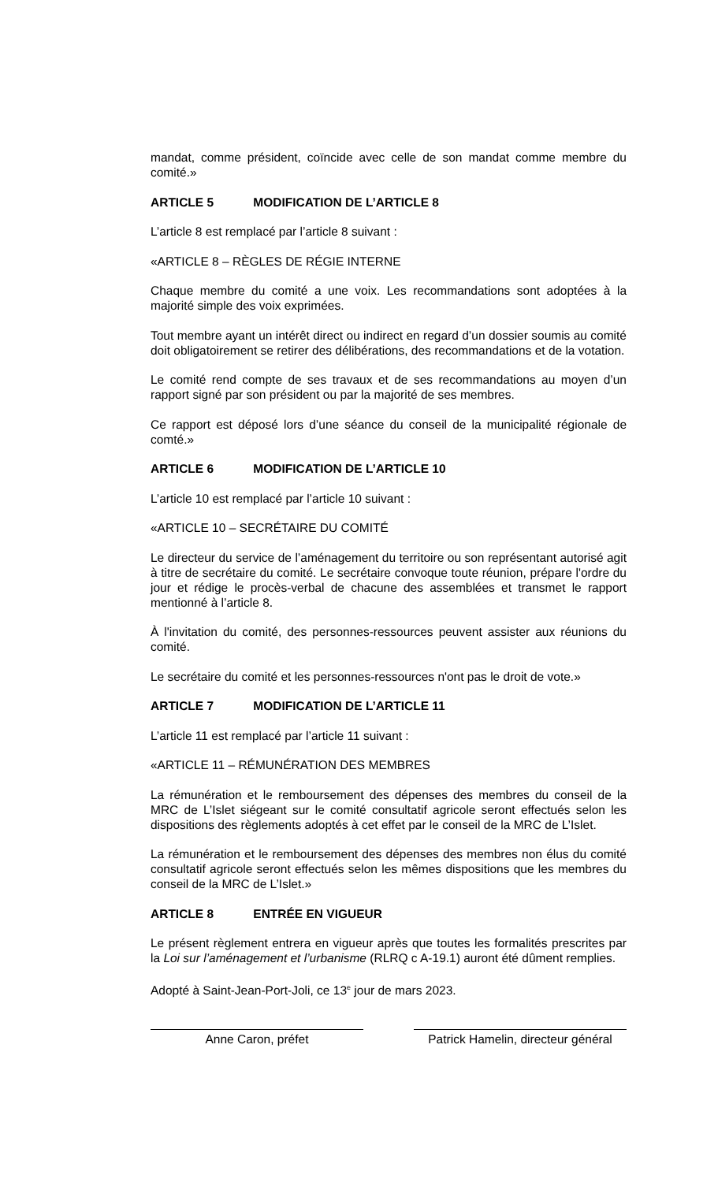mandat, comme président, coïncide avec celle de son mandat comme membre du comité.»
ARTICLE 5 MODIFICATION DE L’ARTICLE 8
L’article 8 est remplacé par l’article 8 suivant :
«ARTICLE 8 – RÈGLES DE RÉGIE INTERNE
Chaque membre du comité a une voix. Les recommandations sont adoptées à la majorité simple des voix exprimées.
Tout membre ayant un intérêt direct ou indirect en regard d’un dossier soumis au comité doit obligatoirement se retirer des délibérations, des recommandations et de la votation.
Le comité rend compte de ses travaux et de ses recommandations au moyen d’un rapport signé par son président ou par la majorité de ses membres.
Ce rapport est déposé lors d’une séance du conseil de la municipalité régionale de comté.»
ARTICLE 6 MODIFICATION DE L’ARTICLE 10
L’article 10 est remplacé par l’article 10 suivant :
«ARTICLE 10 – SECRÉTAIRE DU COMITÉ
Le directeur du service de l’aménagement du territoire ou son représentant autorisé agit à titre de secrétaire du comité. Le secrétaire convoque toute réunion, prépare l'ordre du jour et rédige le procès-verbal de chacune des assemblées et transmet le rapport mentionné à l’article 8.
À l'invitation du comité, des personnes-ressources peuvent assister aux réunions du comité.
Le secrétaire du comité et les personnes-ressources n'ont pas le droit de vote.»
ARTICLE 7 MODIFICATION DE L’ARTICLE 11
L’article 11 est remplacé par l’article 11 suivant :
«ARTICLE 11 – RÉMUNÉRATION DES MEMBRES
La rémunération et le remboursement des dépenses des membres du conseil de la MRC de L’Islet siégeant sur le comité consultatif agricole seront effectués selon les dispositions des règlements adoptés à cet effet par le conseil de la MRC de L’Islet.
La rémunération et le remboursement des dépenses des membres non élus du comité consultatif agricole seront effectués selon les mêmes dispositions que les membres du conseil de la MRC de L’Islet.»
ARTICLE 8 ENTRÉE EN VIGUEUR
Le présent règlement entrera en vigueur après que toutes les formalités prescrites par la Loi sur l’aménagement et l’urbanisme (RLRQ c A-19.1) auront été dûment remplies.
Adopté à Saint-Jean-Port-Joli, ce 13<sup>e</sup> jour de mars 2023.
Anne Caron, préfet Patrick Hamelin, directeur général